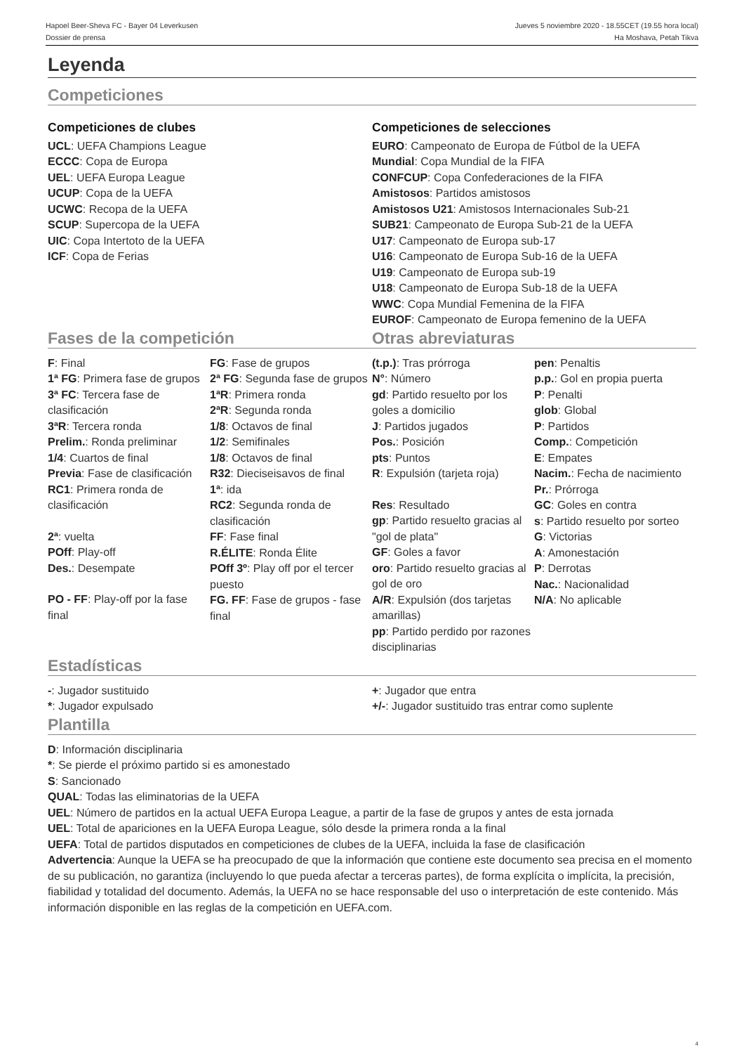Hapoel Beer-Sheva FC - Bayer 04 Leverkusen
Dossier de prensa
Jueves 5 noviembre 2020 - 18.55CET (19.55 hora local)
Ha Moshava, Petah Tikva
Leyenda
Competiciones
Competiciones de clubes
UCL: UEFA Champions League
ECCC: Copa de Europa
UEL: UEFA Europa League
UCUP: Copa de la UEFA
UCWC: Recopa de la UEFA
SCUP: Supercopa de la UEFA
UIC: Copa Intertoto de la UEFA
ICF: Copa de Ferias
Competiciones de selecciones
EURO: Campeonato de Europa de Fútbol de la UEFA
Mundial: Copa Mundial de la FIFA
CONFCUP: Copa Confederaciones de la FIFA
Amistosos: Partidos amistosos
Amistosos U21: Amistosos Internacionales Sub-21
SUB21: Campeonato de Europa Sub-21 de la UEFA
U17: Campeonato de Europa sub-17
U16: Campeonato de Europa Sub-16 de la UEFA
U19: Campeonato de Europa sub-19
U18: Campeonato de Europa Sub-18 de la UEFA
WWC: Copa Mundial Femenina de la FIFA
EUROF: Campeonato de Europa femenino de la UEFA
Fases de la competición Otras abreviaturas
F: Final
1ª FG: Primera fase de grupos
3ª FC: Tercera fase de clasificación
3ªR: Tercera ronda
Prelim.: Ronda preliminar
1/4: Cuartos de final
Previa: Fase de clasificación
RC1: Primera ronda de clasificación
2ª: vuelta
POff: Play-off
Des.: Desempate
PO - FF: Play-off por la fase final
FG: Fase de grupos
2ª FG: Segunda fase de grupos
1ªR: Primera ronda
2ªR: Segunda ronda
1/8: Octavos de final
1/2: Semifinales
1/8: Octavos de final
R32: Dieciseisavos de final
1ª: ida
RC2: Segunda ronda de clasificación
FF: Fase final
R.ÉLITE: Ronda Élite
POff 3º: Play off por el tercer puesto
FG. FF: Fase de grupos - fase final
(t.p.): Tras prórroga
N°: Número
gd: Partido resuelto por los goles a domicilio
J: Partidos jugados
Pos.: Posición
pts: Puntos
R: Expulsión (tarjeta roja)
Res: Resultado
gp: Partido resuelto gracias al "gol de plata"
GF: Goles a favor
oro: Partido resuelto gracias al gol de oro
A/R: Expulsión (dos tarjetas amarillas)
pp: Partido perdido por razones disciplinarias
pen: Penaltis
p.p.: Gol en propia puerta
P: Penalti
glob: Global
P: Partidos
Comp.: Competición
E: Empates
Nacim.: Fecha de nacimiento
Pr.: Prórroga
GC: Goles en contra
s: Partido resuelto por sorteo
G: Victorias
A: Amonestación
P: Derrotas
Nac.: Nacionalidad
N/A: No aplicable
Estadísticas
-: Jugador sustituido
*: Jugador expulsado
+: Jugador que entra
+/-: Jugador sustituido tras entrar como suplente
Plantilla
D: Información disciplinaria
*: Se pierde el próximo partido si es amonestado
S: Sancionado
QUAL: Todas las eliminatorias de la UEFA
UEL: Número de partidos en la actual UEFA Europa League, a partir de la fase de grupos y antes de esta jornada
UEL: Total de apariciones en la UEFA Europa League, sólo desde la primera ronda a la final
UEFA: Total de partidos disputados en competiciones de clubes de la UEFA, incluida la fase de clasificación
Advertencia: Aunque la UEFA se ha preocupado de que la información que contiene este documento sea precisa en el momento de su publicación, no garantiza (incluyendo lo que pueda afectar a terceras partes), de forma explícita o implícita, la precisión, fiabilidad y totalidad del documento. Además, la UEFA no se hace responsable del uso o interpretación de este contenido. Más información disponible en las reglas de la competición en UEFA.com.
4